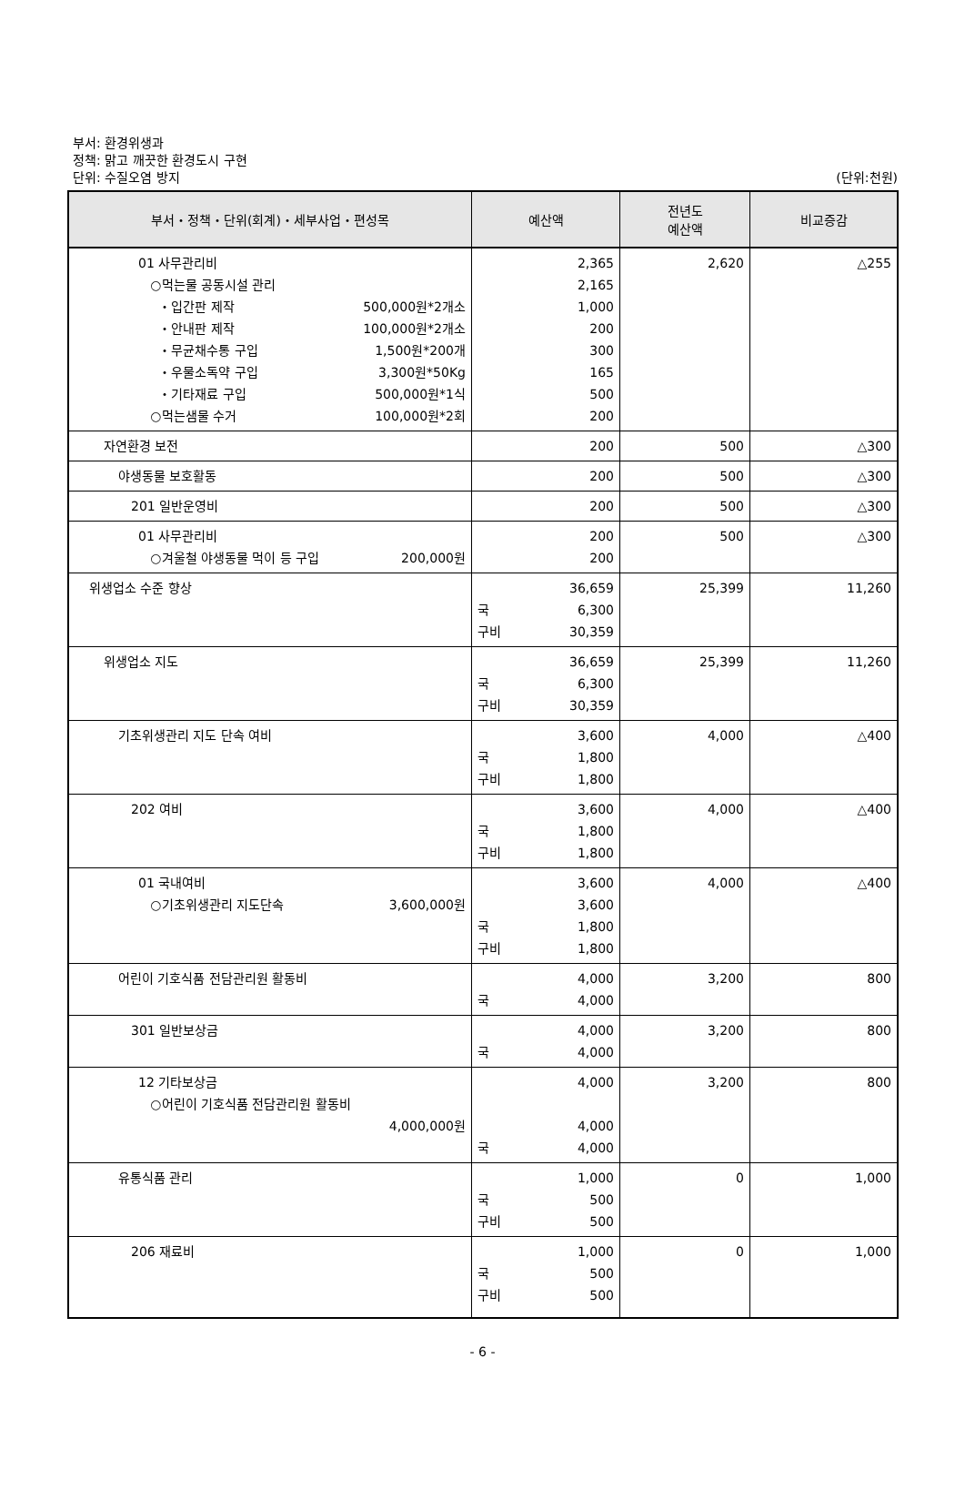부서: 환경위생과
정책: 맑고 깨끗한 환경도시 구현
단위: 수질오염 방지
(단위:천원)
| 부서・정책・단위(회계)・세부사업・편성목 | 예산액 | 전년도 예산액 | 비교증감 |
| --- | --- | --- | --- |
| 01 사무관리비 ○먹는물 공동시설 관리 ・입간판 제작 500,000원*2개소 ・안내판 제작 100,000원*2개소 ・무균채수통 구입 1,500원*200개 ・우물소독약 구입 3,300원*50Kg ・기타재료 구입 500,000원*1식 ○먹는샘물 수거 100,000원*2회 | 2,365 2,165 1,000 200 300 165 500 200 | 2,620 | △255 |
| 자연환경 보전 | 200 | 500 | △300 |
| 야생동물 보호활동 | 200 | 500 | △300 |
| 201 일반운영비 | 200 | 500 | △300 |
| 01 사무관리비 ○겨울철 야생동물 먹이 등 구입 200,000원 | 200 200 | 500 | △300 |
| 위생업소 수준 향상 | 36,659 국 6,300 구비 30,359 | 25,399 | 11,260 |
| 위생업소 지도 | 36,659 국 6,300 구비 30,359 | 25,399 | 11,260 |
| 기초위생관리 지도 단속 여비 | 3,600 국 1,800 구비 1,800 | 4,000 | △400 |
| 202 여비 | 3,600 국 1,800 구비 1,800 | 4,000 | △400 |
| 01 국내여비 ○기초위생관리 지도단속 3,600,000원 | 3,600 3,600 국 1,800 구비 1,800 | 4,000 | △400 |
| 어린이 기호식품 전담관리원 활동비 | 4,000 국 4,000 | 3,200 | 800 |
| 301 일반보상금 | 4,000 국 4,000 | 3,200 | 800 |
| 12 기타보상금 ○어린이 기호식품 전담관리원 활동비 4,000,000원 | 4,000 4,000 국 4,000 | 3,200 | 800 |
| 유통식품 관리 | 1,000 국 500 구비 500 | 0 | 1,000 |
| 206 재료비 | 1,000 국 500 구비 500 | 0 | 1,000 |
- 6 -